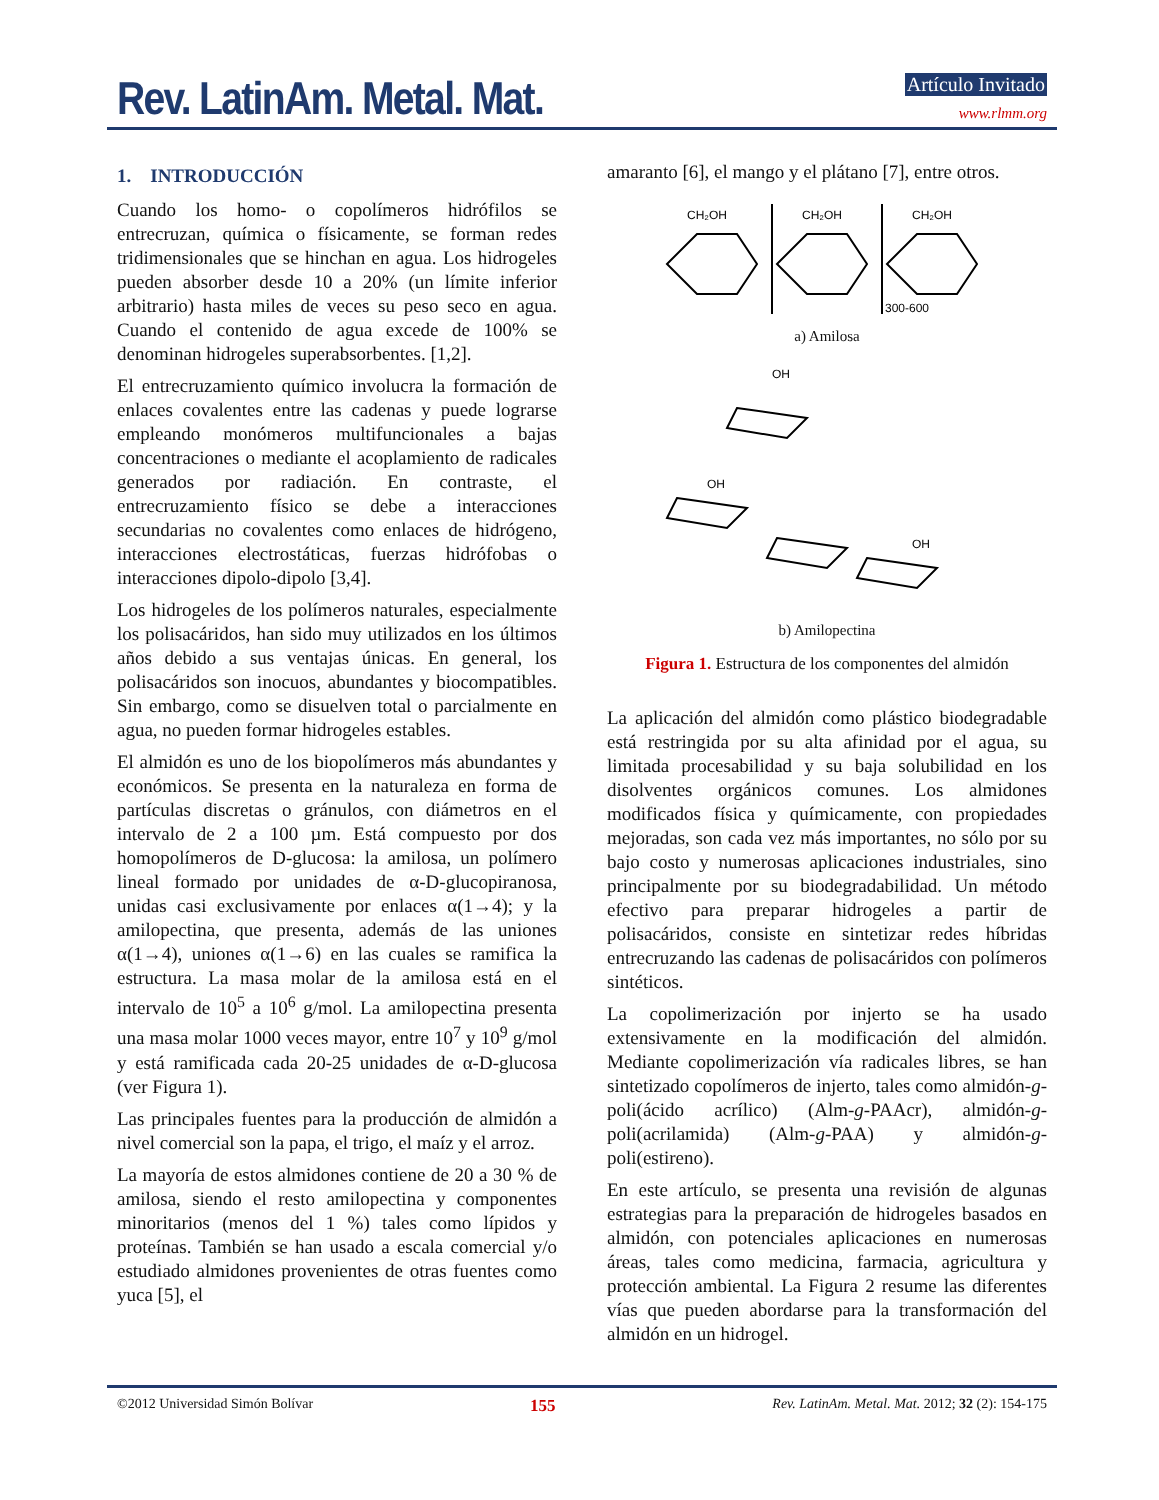Rev. LatinAm. Metal. Mat. Artículo Invitado
www.rlmm.org
1. INTRODUCCIÓN
Cuando los homo- o copolímeros hidrófilos se entrecruzan, química o físicamente, se forman redes tridimensionales que se hinchan en agua. Los hidrogeles pueden absorber desde 10 a 20% (un límite inferior arbitrario) hasta miles de veces su peso seco en agua. Cuando el contenido de agua excede de 100% se denominan hidrogeles superabsorbentes. [1,2].
El entrecruzamiento químico involucra la formación de enlaces covalentes entre las cadenas y puede lograrse empleando monómeros multifuncionales a bajas concentraciones o mediante el acoplamiento de radicales generados por radiación. En contraste, el entrecruzamiento físico se debe a interacciones secundarias no covalentes como enlaces de hidrógeno, interacciones electrostáticas, fuerzas hidrófobas o interacciones dipolo-dipolo [3,4].
Los hidrogeles de los polímeros naturales, especialmente los polisacáridos, han sido muy utilizados en los últimos años debido a sus ventajas únicas. En general, los polisacáridos son inocuos, abundantes y biocompatibles. Sin embargo, como se disuelven total o parcialmente en agua, no pueden formar hidrogeles estables.
El almidón es uno de los biopolímeros más abundantes y económicos. Se presenta en la naturaleza en forma de partículas discretas o gránulos, con diámetros en el intervalo de 2 a 100 µm. Está compuesto por dos homopolímeros de D-glucosa: la amilosa, un polímero lineal formado por unidades de α-D-glucopiranosa, unidas casi exclusivamente por enlaces α(1→4); y la amilopectina, que presenta, además de las uniones α(1→4), uniones α(1→6) en las cuales se ramifica la estructura. La masa molar de la amilosa está en el intervalo de 10<sup>5</sup> a 10<sup>6</sup> g/mol. La amilopectina presenta una masa molar 1000 veces mayor, entre 10<sup>7</sup> y 10<sup>9</sup> g/mol y está ramificada cada 20-25 unidades de α-D-glucosa (ver Figura 1).
Las principales fuentes para la producción de almidón a nivel comercial son la papa, el trigo, el maíz y el arroz.
La mayoría de estos almidones contiene de 20 a 30 % de amilosa, siendo el resto amilopectina y componentes minoritarios (menos del 1 %) tales como lípidos y proteínas. También se han usado a escala comercial y/o estudiado almidones provenientes de otras fuentes como yuca [5], el
amaranto [6], el mango y el plátano [7], entre otros.
CH₂OH
CH₂OH
CH₂OH
300-600
a) Amilosa
OH
OH
OH
b) Amilopectina
Figura 1. Estructura de los componentes del almidón
La aplicación del almidón como plástico biodegradable está restringida por su alta afinidad por el agua, su limitada procesabilidad y su baja solubilidad en los disolventes orgánicos comunes. Los almidones modificados física y químicamente, con propiedades mejoradas, son cada vez más importantes, no sólo por su bajo costo y numerosas aplicaciones industriales, sino principalmente por su biodegradabilidad. Un método efectivo para preparar hidrogeles a partir de polisacáridos, consiste en sintetizar redes híbridas entrecruzando las cadenas de polisacáridos con polímeros sintéticos.
La copolimerización por injerto se ha usado extensivamente en la modificación del almidón. Mediante copolimerización vía radicales libres, se han sintetizado copolímeros de injerto, tales como almidón-g-poli(ácido acrílico) (Alm-g-PAAcr), almidón-g-poli(acrilamida) (Alm-g-PAA) y almidón-g-poli(estireno).
En este artículo, se presenta una revisión de algunas estrategias para la preparación de hidrogeles basados en almidón, con potenciales aplicaciones en numerosas áreas, tales como medicina, farmacia, agricultura y protección ambiental. La Figura 2 resume las diferentes vías que pueden abordarse para la transformación del almidón en un hidrogel.
©2012 Universidad Simón Bolívar 155 Rev. LatinAm. Metal. Mat. 2012; 32 (2): 154-175